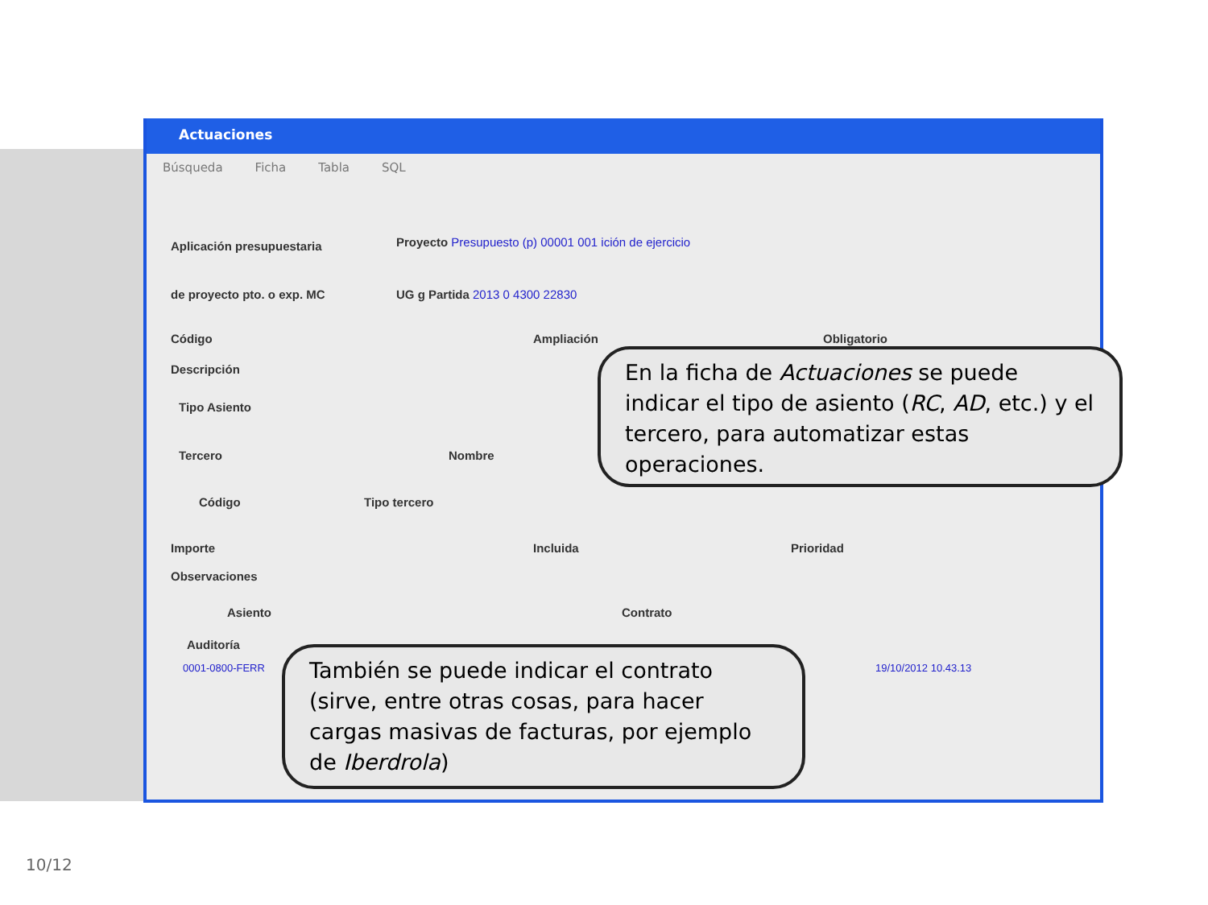Actuaciones
Búsqueda Ficha Tabla SQL
Aplicación presupuestaria
de proyecto pto. o exp. MC
Proyecto Presupuesto (p) 00001 001 ición de ejercicio
UG g Partida 2013 0 4300 22830
Código Ampliación Obligatorio
Descripción
Tipo Asiento
Tercero Nombre
Código Tipo tercero
Importe Incluida Prioridad
Observaciones
Asiento Contrato
Auditoría
0001-0800-FERR 19/10/2012 10.43.13
En la ficha de Actuaciones se puede indicar el tipo de asiento (RC, AD, etc.) y el tercero, para automatizar estas operaciones.
También se puede indicar el contrato (sirve, entre otras cosas, para hacer cargas masivas de facturas, por ejemplo de Iberdrola)
10/12